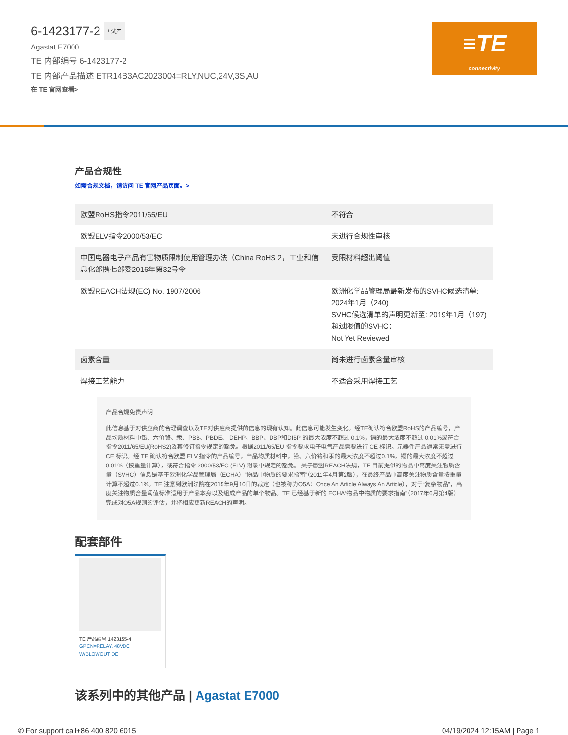6-1423177-2 ! 试产
Agastat E7000
TE 内部编号 6-1423177-2
TE 内部产品描述 ETR14B3AC2023004=RLY,NUC,24V,3S,AU
在 TE 官网查看>
≡TE
connectivity
产品合规性
如需合规文档，请访问 TE 官网产品页面。>
| 欧盟RoHS指令2011/65/EU | 不符合 |
| 欧盟ELV指令2000/53/EC | 未进行合规性审核 |
| 中国电器电子产品有害物质限制使用管理办法（China RoHS 2，工业和信息化部携七部委2016年第32号令 | 受限材料超出阈值 |
| 欧盟REACH法规(EC) No. 1907/2006 | 欧洲化学品管理局最新发布的SVHC候选清单: 2024年1月（240) SVHC候选清单的声明更新至: 2019年1月（197) 超过限值的SVHC： Not Yet Reviewed |
| 卤素含量 | 尚未进行卤素含量审核 |
| 焊接工艺能力 | 不适合采用焊接工艺 |
产品合规免责声明
此信息基于对供应商的合理调查以及TE对供应商提供的信息的现有认知。此信息可能发生变化。经TE确认符合欧盟RoHS的产品编号，产品均质材料中铅、六价铬、汞、PBB、PBDE、 DEHP、BBP、DBP和DIBP 的最大浓度不超过 0.1%，镉的最大浓度不超过 0.01%或符合指令2011/65/EU(RoHS2)及其修订指令规定的豁免。根据2011/65/EU 指令要求电子电气产品需要进行 CE 标识。元器件产品通常无需进行CE 标识。经 TE 确认符合欧盟 ELV 指令的产品编号，产品均质材料中，铅、六价铬和汞的最大浓度不超过0.1%，镉的最大浓度不超过 0.01%（按重量计算），或符合指令 2000/53/EC (ELV) 附录中规定的豁免。 关于欧盟REACH法规，TE 目前提供的物品中高度关注物质含量（SVHC）信息是基于欧洲化学品管理局（ECHA）“物品中物质的要求指南”（2011年4月第2版），在最终产品中高度关注物质含量按重量计算不超过0.1%。TE 注意到欧洲法院在2015年9月10日的裁定（也被称为O5A：Once An Article Always An Article），对于“复杂物品”，高度关注物质含量阈值标准适用于产品本身以及组成产品的单个物品。TE 已经基于新的 ECHA“物品中物质的要求指南”（2017年6月第4版）完成对O5A规则的评估，并将相应更新REACH的声明。
配套部件
TE 产品编号 1423155-4
GPCN=RELAY, 48VDC W/BLOWOUT DE
该系列中的其他产品 | Agastat E7000
✆ For support call+86 400 820 6015 04/19/2024 12:15AM | Page 1